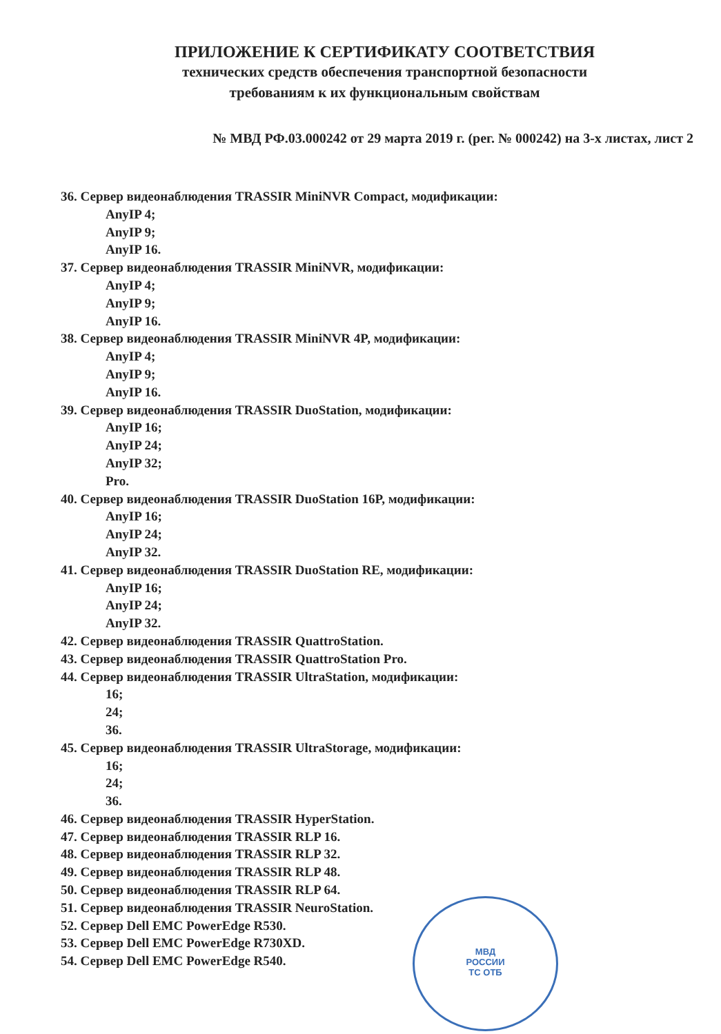ПРИЛОЖЕНИЕ К СЕРТИФИКАТУ СООТВЕТСТВИЯ
технических средств обеспечения транспортной безопасности
требованиям к их функциональным свойствам
№ МВД РФ.03.000242 от 29 марта 2019 г. (рег. № 000242) на 3-х листах, лист 2
36. Сервер видеонаблюдения TRASSIR MiniNVR Compact, модификации:
AnyIP 4;
AnyIP 9;
AnyIP 16.
37. Сервер видеонаблюдения TRASSIR MiniNVR, модификации:
AnyIP 4;
AnyIP 9;
AnyIP 16.
38. Сервер видеонаблюдения TRASSIR MiniNVR 4P, модификации:
AnyIP 4;
AnyIP 9;
AnyIP 16.
39. Сервер видеонаблюдения TRASSIR DuoStation, модификации:
AnyIP 16;
AnyIP 24;
AnyIP 32;
Pro.
40. Сервер видеонаблюдения TRASSIR DuoStation 16P, модификации:
AnyIP 16;
AnyIP 24;
AnyIP 32.
41. Сервер видеонаблюдения TRASSIR DuoStation RE, модификации:
AnyIP 16;
AnyIP 24;
AnyIP 32.
42. Сервер видеонаблюдения TRASSIR QuattroStation.
43. Сервер видеонаблюдения TRASSIR QuattroStation Pro.
44. Сервер видеонаблюдения TRASSIR UltraStation, модификации:
16;
24;
36.
45. Сервер видеонаблюдения TRASSIR UltraStorage, модификации:
16;
24;
36.
46. Сервер видеонаблюдения TRASSIR HyperStation.
47. Сервер видеонаблюдения TRASSIR RLP 16.
48. Сервер видеонаблюдения TRASSIR RLP 32.
49. Сервер видеонаблюдения TRASSIR RLP 48.
50. Сервер видеонаблюдения TRASSIR RLP 64.
51. Сервер видеонаблюдения TRASSIR NeuroStation.
52. Сервер Dell EMC PowerEdge R530.
53. Сервер Dell EMC PowerEdge R730XD.
54. Сервер Dell EMC PowerEdge R540.
МВД
РОССИИ
ТС ОТБ